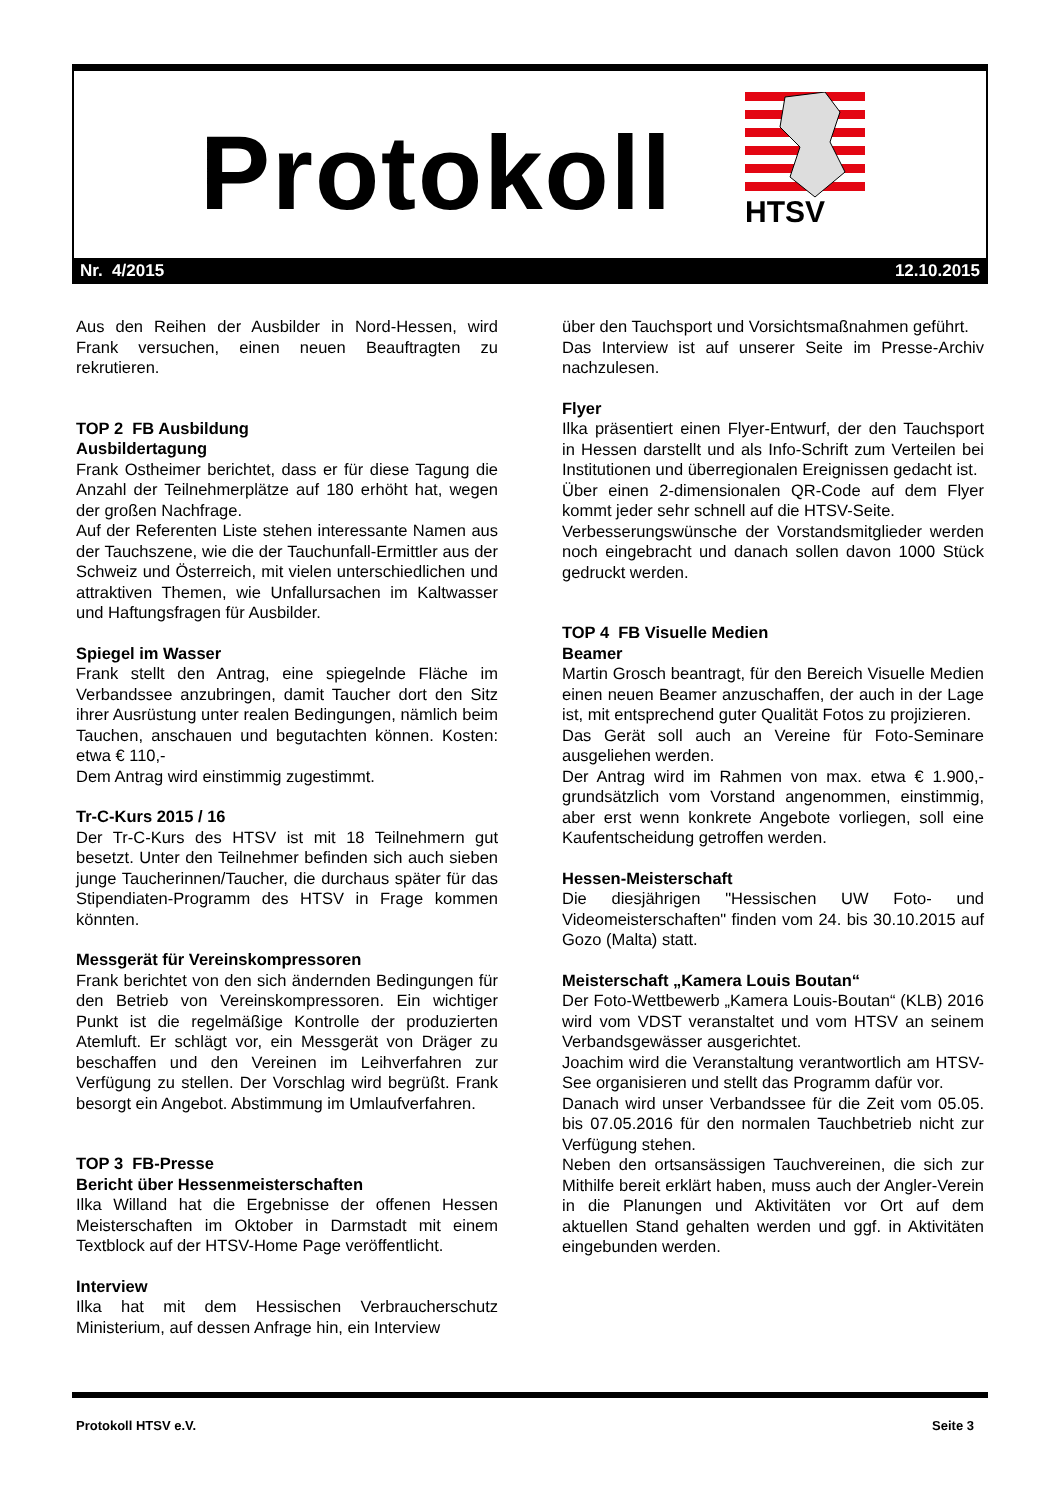Protokoll HTSV
Nr. 4/2015 12.10.2015
Aus den Reihen der Ausbilder in Nord-Hessen, wird Frank versuchen, einen neuen Beauftragten zu rekrutieren.
TOP 2 FB Ausbildung
Ausbildertagung
Frank Ostheimer berichtet, dass er für diese Tagung die Anzahl der Teilnehmerplätze auf 180 erhöht hat, wegen der großen Nachfrage.
Auf der Referenten Liste stehen interessante Namen aus der Tauchszene, wie die der Tauchunfall-Ermittler aus der Schweiz und Österreich, mit vielen unterschiedlichen und attraktiven Themen, wie Unfallursachen im Kaltwasser und Haftungsfragen für Ausbilder.
Spiegel im Wasser
Frank stellt den Antrag, eine spiegelnde Fläche im Verbandssee anzubringen, damit Taucher dort den Sitz ihrer Ausrüstung unter realen Bedingungen, nämlich beim Tauchen, anschauen und begutachten können. Kosten: etwa € 110,-
Dem Antrag wird einstimmig zugestimmt.
Tr-C-Kurs 2015 / 16
Der Tr-C-Kurs des HTSV ist mit 18 Teilnehmern gut besetzt. Unter den Teilnehmer befinden sich auch sieben junge Taucherinnen/Taucher, die durchaus später für das Stipendiaten-Programm des HTSV in Frage kommen könnten.
Messgerät für Vereinskompressoren
Frank berichtet von den sich ändernden Bedingungen für den Betrieb von Vereinskompressoren. Ein wichtiger Punkt ist die regelmäßige Kontrolle der produzierten Atemluft. Er schlägt vor, ein Messgerät von Dräger zu beschaffen und den Vereinen im Leihverfahren zur Verfügung zu stellen. Der Vorschlag wird begrüßt. Frank besorgt ein Angebot. Abstimmung im Umlaufverfahren.
TOP 3 FB-Presse
Bericht über Hessenmeisterschaften
Ilka Willand hat die Ergebnisse der offenen Hessen Meisterschaften im Oktober in Darmstadt mit einem Textblock auf der HTSV-Home Page veröffentlicht.
Interview
Ilka hat mit dem Hessischen Verbraucherschutz Ministerium, auf dessen Anfrage hin, ein Interview
über den Tauchsport und Vorsichtsmaßnahmen geführt.
Das Interview ist auf unserer Seite im Presse-Archiv nachzulesen.
Flyer
Ilka präsentiert einen Flyer-Entwurf, der den Tauchsport in Hessen darstellt und als Info-Schrift zum Verteilen bei Institutionen und überregionalen Ereignissen gedacht ist.
Über einen 2-dimensionalen QR-Code auf dem Flyer kommt jeder sehr schnell auf die HTSV-Seite.
Verbesserungswünsche der Vorstandsmitglieder werden noch eingebracht und danach sollen davon 1000 Stück gedruckt werden.
TOP 4 FB Visuelle Medien
Beamer
Martin Grosch beantragt, für den Bereich Visuelle Medien einen neuen Beamer anzuschaffen, der auch in der Lage ist, mit entsprechend guter Qualität Fotos zu projizieren.
Das Gerät soll auch an Vereine für Foto-Seminare ausgeliehen werden.
Der Antrag wird im Rahmen von max. etwa € 1.900,- grundsätzlich vom Vorstand angenommen, einstimmig, aber erst wenn konkrete Angebote vorliegen, soll eine Kaufentscheidung getroffen werden.
Hessen-Meisterschaft
Die diesjährigen "Hessischen UW Foto- und Videomeisterschaften" finden vom 24. bis 30.10.2015 auf Gozo (Malta) statt.
Meisterschaft „Kamera Louis Boutan“
Der Foto-Wettbewerb „Kamera Louis-Boutan“ (KLB) 2016 wird vom VDST veranstaltet und vom HTSV an seinem Verbandsgewässer ausgerichtet.
Joachim wird die Veranstaltung verantwortlich am HTSV-See organisieren und stellt das Programm dafür vor.
Danach wird unser Verbandssee für die Zeit vom 05.05. bis 07.05.2016 für den normalen Tauchbetrieb nicht zur Verfügung stehen.
Neben den ortsansässigen Tauchvereinen, die sich zur Mithilfe bereit erklärt haben, muss auch der Angler-Verein in die Planungen und Aktivitäten vor Ort auf dem aktuellen Stand gehalten werden und ggf. in Aktivitäten eingebunden werden.
Protokoll HTSV e.V. Seite 3